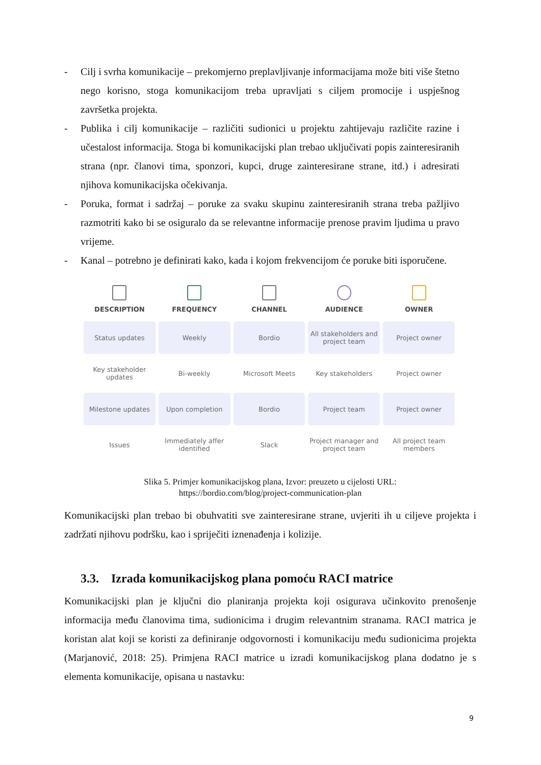- Cilj i svrha komunikacije – prekomjerno preplavljivanje informacijama može biti više štetno nego korisno, stoga komunikacijom treba upravljati s ciljem promocije i uspješnog završetka projekta.
- Publika i cilj komunikacije – različiti sudionici u projektu zahtijevaju različite razine i učestalost informacija. Stoga bi komunikacijski plan trebao uključivati popis zainteresiranih strana (npr. članovi tima, sponzori, kupci, druge zainteresirane strane, itd.) i adresirati njihova komunikacijska očekivanja.
- Poruka, format i sadržaj – poruke za svaku skupinu zainteresiranih strana treba pažljivo razmotriti kako bi se osiguralo da se relevantne informacije prenose pravim ljudima u pravo vrijeme.
- Kanal – potrebno je definirati kako, kada i kojom frekvencijom će poruke biti isporučene.
| DESCRIPTION | FREQUENCY | CHANNEL | AUDIENCE | OWNER |
| --- | --- | --- | --- | --- |
| Status updates | Weekly | Bordio | All stakeholders and project team | Project owner |
| Key stakeholder updates | Bi-weekly | Microsoft Meets | Key stakeholders | Project owner |
| Milestone updates | Upon completion | Bordio | Project team | Project owner |
| Issues | Immediately affer identified | Slack | Project manager and project team | All project team members |
Slika 5. Primjer komunikacijskog plana, Izvor: preuzeto u cijelosti URL:
https://bordio.com/blog/project-communication-plan
Komunikacijski plan trebao bi obuhvatiti sve zainteresirane strane, uvjeriti ih u ciljeve projekta i zadržati njihovu podršku, kao i spriječiti iznenađenja i kolizije.
3.3. Izrada komunikacijskog plana pomoću RACI matrice
Komunikacijski plan je ključni dio planiranja projekta koji osigurava učinkovito prenošenje informacija među članovima tima, sudionicima i drugim relevantnim stranama. RACI matrica je koristan alat koji se koristi za definiranje odgovornosti i komunikaciju među sudionicima projekta (Marjanović, 2018: 25). Primjena RACI matrice u izradi komunikacijskog plana dodatno je s elementa komunikacije, opisana u nastavku:
9